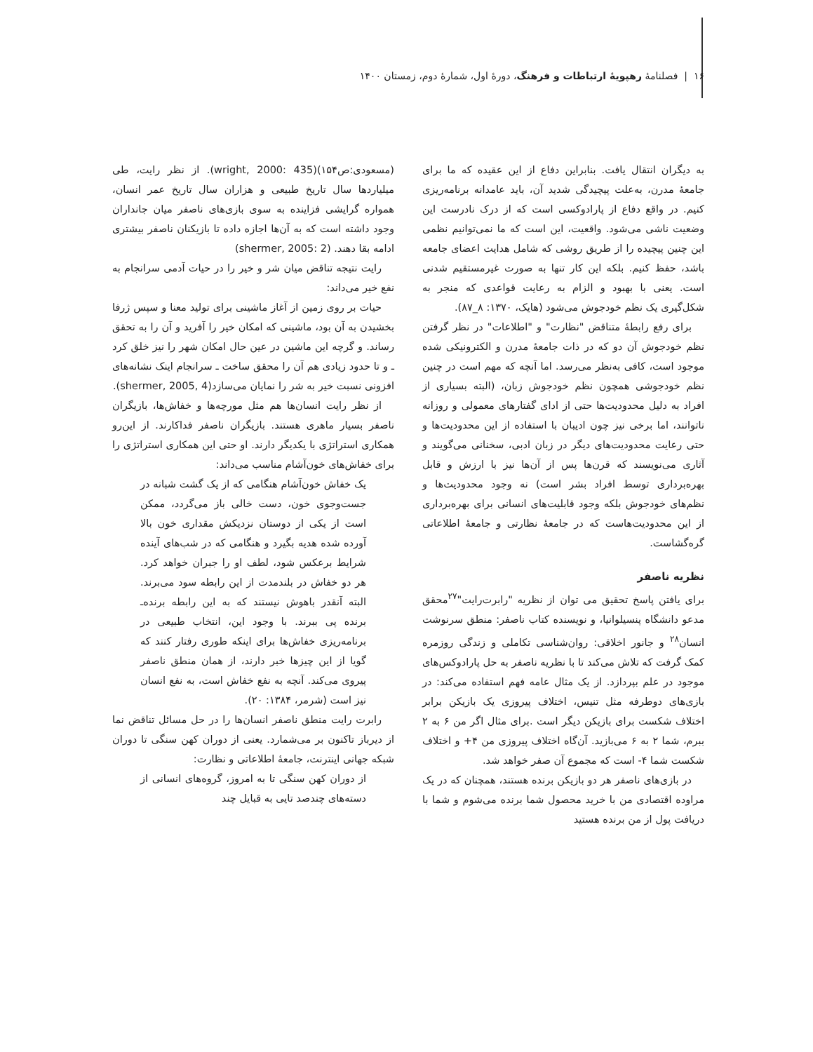۱۶ | فصلنامهٔ رهپویهٔ ارتباطات و فرهنگ، دورهٔ اول، شمارهٔ دوم، زمستان ۱۴۰۰
به دیگران انتقال یافت. بنابراین دفاع از این عقیده که ما برای جامعهٔ مدرن، به‌علت پیچیدگی شدید آن، باید عامدانه برنامه‌ریزی کنیم. در واقع دفاع از پارادوکسی است که از درک نادرست این وضعیت ناشی می‌شود. واقعیت، این است که ما نمی‌توانیم نظمی این چنین پیچیده را از طریق روشی که شامل هدایت اعضای جامعه باشد، حفظ کنیم. بلکه این کار تنها به صورت غیرمستقیم شدنی است. یعنی با بهبود و الزام به رعایت قواعدی که منجر به شکل‌گیری یک نظم خودجوش می‌شود (هایک، ۱۳۷۰: ۸_۸۷).
برای رفع رابطهٔ متناقض "نظارت" و "اطلاعات" در نظر گرفتن نظم خودجوش آن دو که در ذات جامعهٔ مدرن و الکترونیکی شده موجود است، کافی به‌نظر می‌رسد. اما آنچه که مهم است در چنین نظم خودجوشی همچون نظم خودجوش زبان، (البته بسیاری از افراد به دلیل محدودیت‌ها حتی از ادای گفتارهای معمولی و روزانه ناتوانند، اما برخی نیز چون ادیبان با استفاده از این محدودیت‌ها و حتی رعایت محدودیت‌های دیگر در زبان ادبی، سخنانی می‌گویند و آثاری می‌نویسند که قرن‌ها پس از آن‌ها نیز با ارزش و قابل بهره‌برداری توسط افراد بشر است) نه وجود محدودیت‌ها و نظم‌های خودجوش بلکه وجود قابلیت‌های انسانی برای بهره‌برداری از این محدودیت‌هاست که در جامعهٔ نظارتی و جامعهٔ اطلاعاتی گره‌گشاست.
نظریه ناصفر
برای یافتن پاسخ تحقیق می توان از نظریه "رابرت‌رایت"<sup>۲۷</sup>محقق مدعو دانشگاه پنسیلوانیا، و نویسنده کتاب ناصفر: منطق سرنوشت انسان<sup>۲۸</sup> و جانور اخلاقی: روان‌شناسی تکاملی و زندگی روزمره کمک گرفت که تلاش می‌کند تا با نظریه ناصفر به حل پارادوکس‌های موجود در علم بپردازد. از یک مثال عامه فهم استفاده می‌کند: در بازی‌های دوطرفه مثل تنیس، اختلاف پیروزی یک بازیکن برابر اختلاف شکست برای بازیکن دیگر است .برای مثال اگر من ۶ به ۲ ببرم، شما ۲ به ۶ می‌بازید. آن‌گاه اختلاف پیروزی من ۴+ و اختلاف شکست شما ۴- است که مجموع آن صفر خواهد شد.
در بازی‌های ناصفر هر دو بازیکن برنده هستند، همچنان که در یک مراوده اقتصادی من با خرید محصول شما برنده می‌شوم و شما با دریافت پول از من برنده هستید
(مسعودی:ص۱۵۴)(wright, 2000: 435). از نظر رایت، طی میلیاردها سال تاریخ طبیعی و هزاران سال تاریخ عمر انسان، همواره گرایشی فزاینده به سوی بازی‌های ناصفر میان جانداران وجود داشته است که به آن‌ها اجازه داده تا بازیکنان ناصفر بیشتری ادامه بقا دهند. (shermer, 2005: 2)
رایت نتیجه تناقض میان شر و خیر را در حیات آدمی سرانجام به نفع خیر می‌داند:
حیات بر روی زمین از آغاز ماشینی برای تولید معنا و سپس ژرفا بخشیدن به آن بود، ماشینی که امکان خیر را آفرید و آن را به تحقق رساند. و گرچه این ماشین در عین حال امکان شهر را نیز خلق کرد ـ و تا حدود زیادی هم آن را محقق ساخت ـ سرانجام اینک نشانه‌های افزونی نسبت خیر به شر را نمایان می‌سازد(shermer, 2005, 4).
از نظر رایت انسان‌ها هم مثل مورچه‌ها و خفاش‌ها، بازیگران ناصفر بسیار ماهری هستند. بازیگران ناصفر فداکارند. از این‌رو همکاری استراتژی با یکدیگر دارند. او حتی این همکاری استراتژی را برای خفاش‌های خون‌آشام مناسب می‌داند:
یک خفاش خون‌آشام هنگامی که از یک گشت شبانه در جست‌وجوی خون، دست خالی باز می‌گردد، ممکن است از یکی از دوستان نزدیکش مقداری خون بالا آورده شده هدیه بگیرد و هنگامی که در شب‌های آینده شرایط برعکس شود، لطف او را جبران خواهد کرد. هر دو خفاش در بلندمدت از این رابطه سود می‌برند. البته آنقدر باهوش نیستند که به این رابطه برنده‌ـ برنده پی ببرند. با وجود این، انتخاب طبیعی در برنامه‌ریزی خفاش‌ها برای اینکه طوری رفتار کنند که گویا از این چیزها خبر دارند، از همان منطق ناصفر پیروی می‌کند. آنچه به نفع خفاش است، به نفع انسان نیز است (شرمر، ۱۳۸۴: ۲۰).
رابرت رایت منطق ناصفر انسان‌ها را در حل مسائل تناقض نما از دیرباز تاکنون بر می‌شمارد. یعنی از دوران کهن سنگی تا دوران شبکه جهانی اینترنت، جامعهٔ اطلاعاتی و نظارت:
از دوران کهن سنگی تا به امروز، گروه‌های انسانی از دسته‌های چندصد تایی به قبایل چند